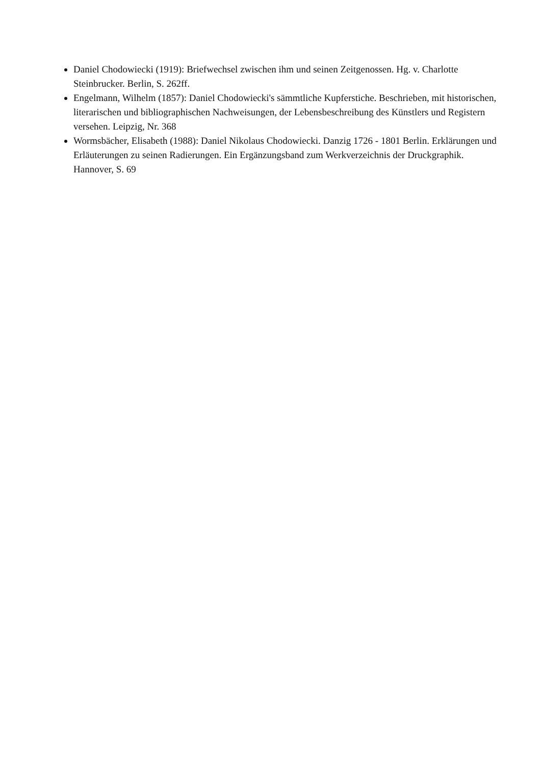Daniel Chodowiecki (1919): Briefwechsel zwischen ihm und seinen Zeitgenossen. Hg. v. Charlotte Steinbrucker. Berlin, S. 262ff.
Engelmann, Wilhelm (1857): Daniel Chodowiecki's sämmtliche Kupferstiche. Beschrieben, mit historischen, literarischen und bibliographischen Nachweisungen, der Lebensbeschreibung des Künstlers und Registern versehen. Leipzig, Nr. 368
Wormsbächer, Elisabeth (1988): Daniel Nikolaus Chodowiecki. Danzig 1726 - 1801 Berlin. Erklärungen und Erläuterungen zu seinen Radierungen. Ein Ergänzungsband zum Werkverzeichnis der Druckgraphik. Hannover, S. 69